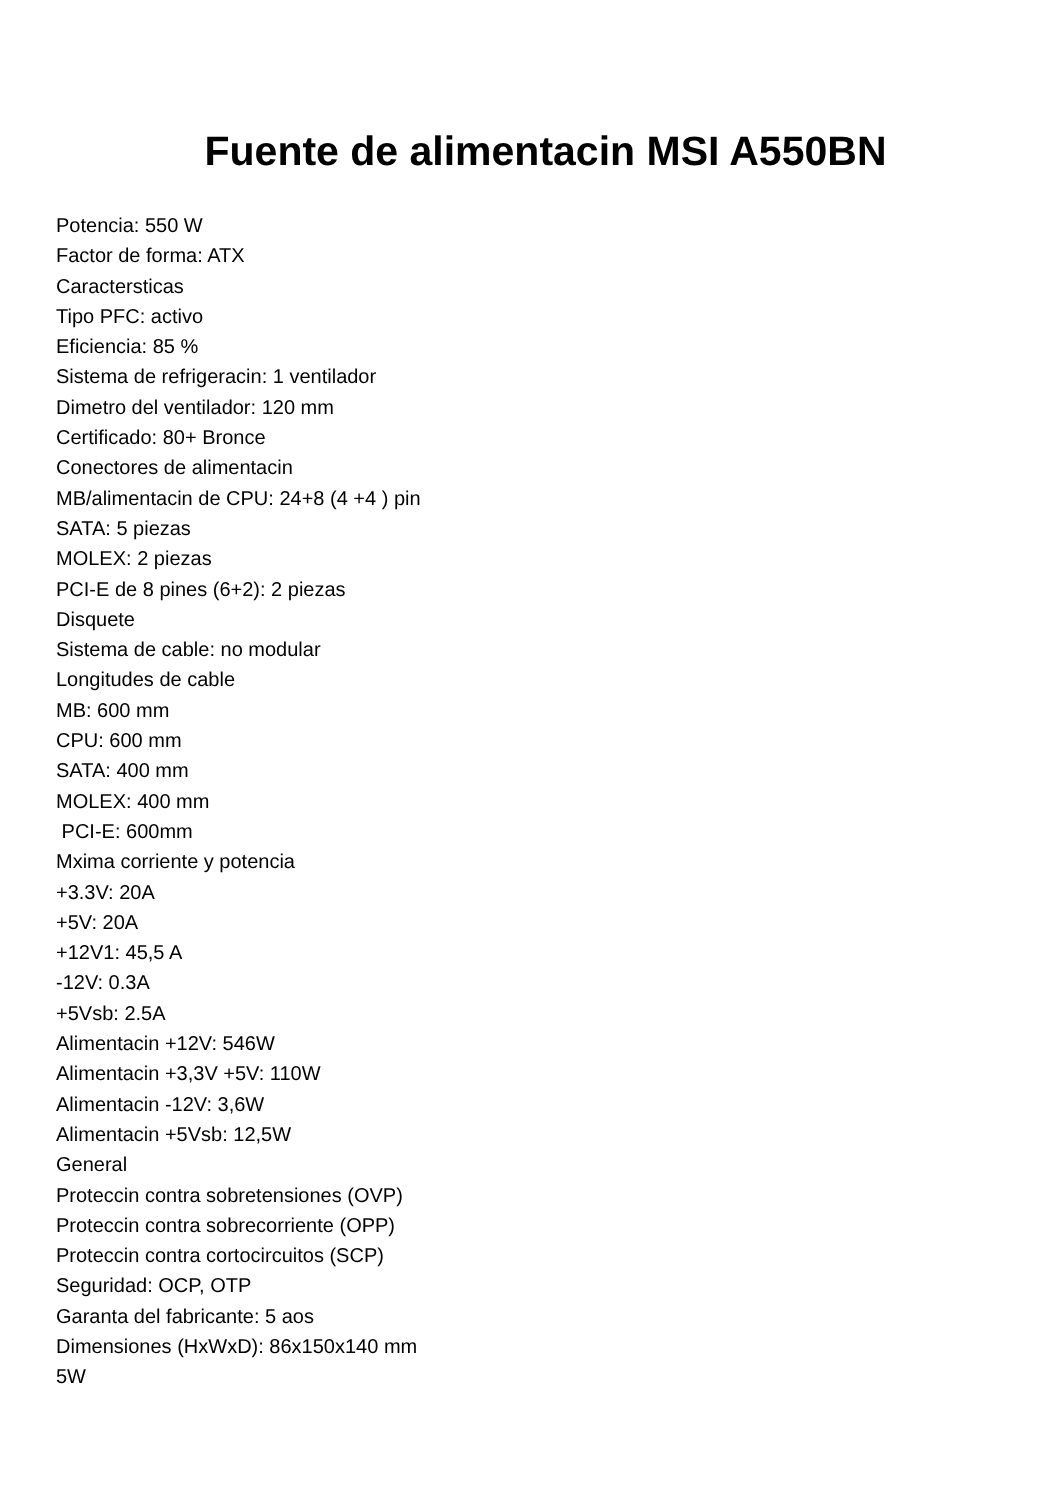Fuente de alimentacin MSI A550BN
Potencia: 550 W
Factor de forma: ATX
Caractersticas
Tipo PFC: activo
Eficiencia: 85 %
Sistema de refrigeracin: 1 ventilador
Dimetro del ventilador: 120 mm
Certificado: 80+ Bronce
Conectores de alimentacin
MB/alimentacin de CPU: 24+8 (4 +4 ) pin
SATA: 5 piezas
MOLEX: 2 piezas
PCI-E de 8 pines (6+2): 2 piezas
Disquete
Sistema de cable: no modular
Longitudes de cable
MB: 600 mm
CPU: 600 mm
SATA: 400 mm
MOLEX: 400 mm
PCI-E: 600mm
Mxima corriente y potencia
+3.3V: 20A
+5V: 20A
+12V1: 45,5 A
-12V: 0.3A
+5Vsb: 2.5A
Alimentacin +12V: 546W
Alimentacin +3,3V +5V: 110W
Alimentacin -12V: 3,6W
Alimentacin +5Vsb: 12,5W
General
Proteccin contra sobretensiones (OVP)
Proteccin contra sobrecorriente (OPP)
Proteccin contra cortocircuitos (SCP)
Seguridad: OCP, OTP
Garanta del fabricante: 5 aos
Dimensiones (HxWxD): 86x150x140 mm
5W